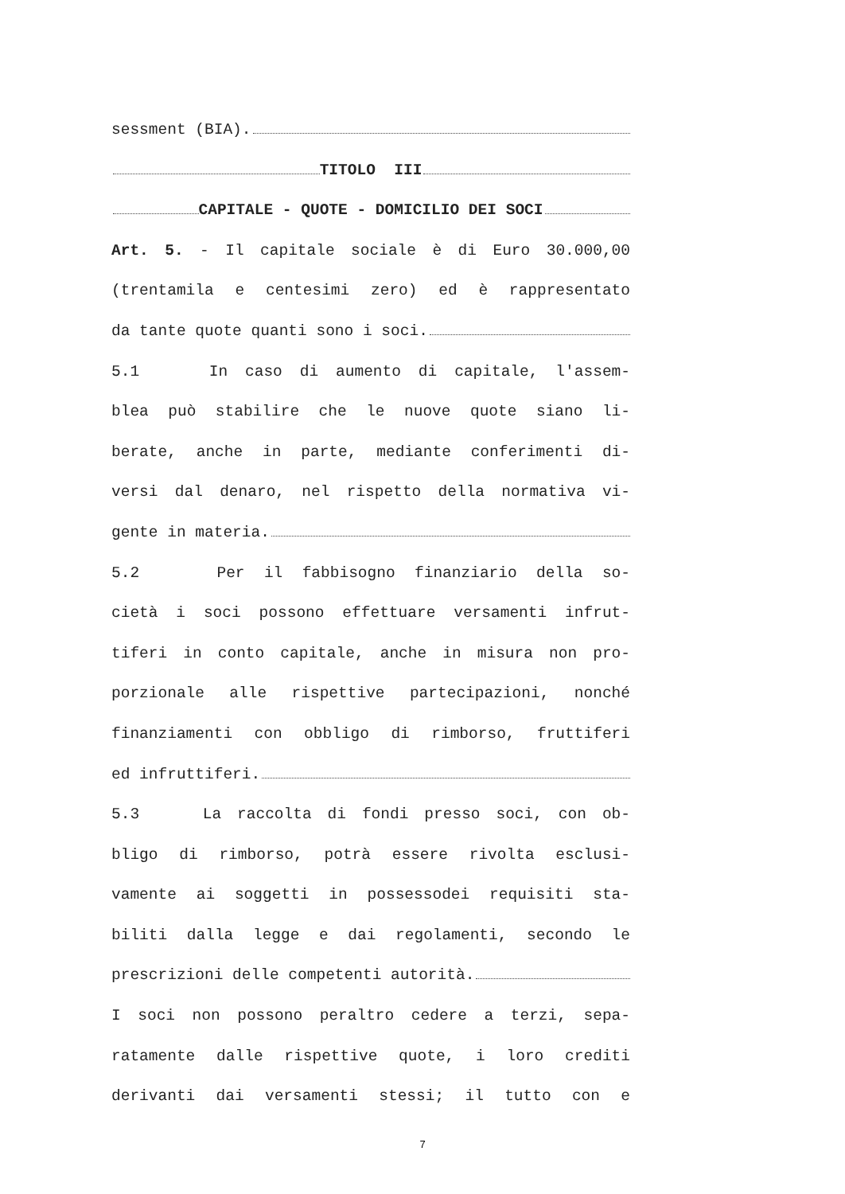sessment (BIA).
TITOLO III
CAPITALE - QUOTE - DOMICILIO DEI SOCI
Art. 5. - Il capitale sociale è di Euro 30.000,00
(trentamila e centesimi zero) ed è rappresentato
da tante quote quanti sono i soci.
5.1 In caso di aumento di capitale, l'assem-
blea può stabilire che le nuove quote siano li-
berate, anche in parte, mediante conferimenti di-
versi dal denaro, nel rispetto della normativa vi-
gente in materia.
5.2 Per il fabbisogno finanziario della so-
cietà i soci possono effettuare versamenti infrut-
tiferi in conto capitale, anche in misura non pro-
porzionale alle rispettive partecipazioni, nonché
finanziamenti con obbligo di rimborso, fruttiferi
ed infruttiferi.
5.3 La raccolta di fondi presso soci, con ob-
bligo di rimborso, potrà essere rivolta esclusi-
vamente ai soggetti in possessodei requisiti sta-
biliti dalla legge e dai regolamenti, secondo le
prescrizioni delle competenti autorità.
I soci non possono peraltro cedere a terzi, sepa-
ratamente dalle rispettive quote, i loro crediti
derivanti dai versamenti stessi; il tutto con e
7